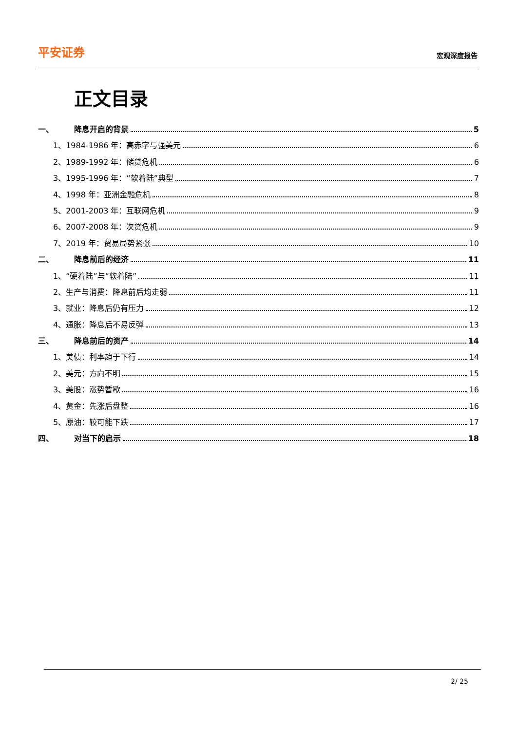平安证券 宏观深度报告
正文目录
一、 降息开启的背景 5
1、1984-1986 年：高赤字与强美元 6
2、1989-1992 年：储贷危机 6
3、1995-1996 年：“软着陆”典型 7
4、1998 年：亚洲金融危机 8
5、2001-2003 年：互联网危机 9
6、2007-2008 年：次贷危机 9
7、2019 年：贸易局势紧张 10
二、 降息前后的经济 11
1、“硬着陆”与“软着陆” 11
2、生产与消费：降息前后均走弱 11
3、就业：降息后仍有压力 12
4、通胀：降息后不易反弹 13
三、 降息前后的资产 14
1、美债：利率趋于下行 14
2、美元：方向不明 15
3、美股：涨势暂歇 16
4、黄金：先涨后盘整 16
5、原油：较可能下跌 17
四、 对当下的启示 18
2/ 25